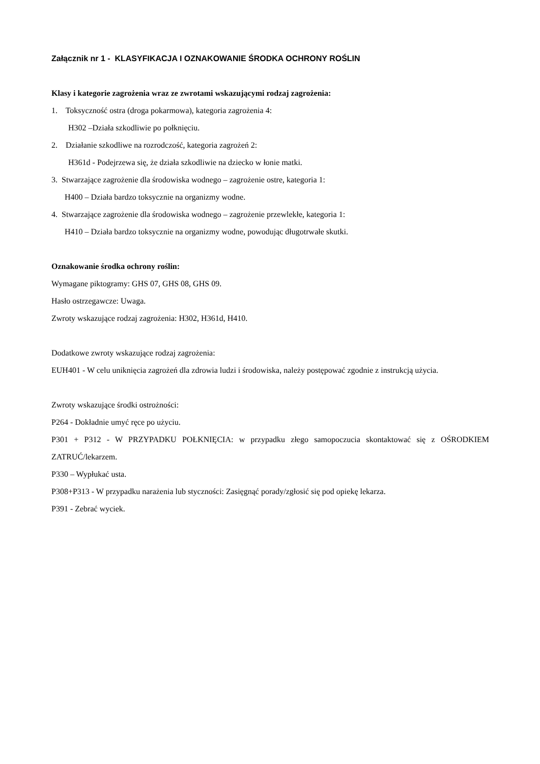Załącznik nr 1 - KLASYFIKACJA I OZNAKOWANIE ŚRODKA OCHRONY ROŚLIN
Klasy i kategorie zagrożenia wraz ze zwrotami wskazującymi rodzaj zagrożenia:
1. Toksyczność ostra (droga pokarmowa), kategoria zagrożenia 4:
H302 –Działa szkodliwie po połknięciu.
2. Działanie szkodliwe na rozrodczość, kategoria zagrożeń 2:
H361d - Podejrzewa się, że działa szkodliwie na dziecko w łonie matki.
3. Stwarzające zagrożenie dla środowiska wodnego – zagrożenie ostre, kategoria 1:
H400 – Działa bardzo toksycznie na organizmy wodne.
4. Stwarzające zagrożenie dla środowiska wodnego – zagrożenie przewlekłe, kategoria 1:
H410 – Działa bardzo toksycznie na organizmy wodne, powodując długotrwałe skutki.
Oznakowanie środka ochrony roślin:
Wymagane piktogramy: GHS 07, GHS 08, GHS 09.
Hasło ostrzegawcze: Uwaga.
Zwroty wskazujące rodzaj zagrożenia: H302, H361d, H410.
Dodatkowe zwroty wskazujące rodzaj zagrożenia:
EUH401 - W celu uniknięcia zagrożeń dla zdrowia ludzi i środowiska, należy postępować zgodnie z instrukcją użycia.
Zwroty wskazujące środki ostrożności:
P264 - Dokładnie umyć ręce po użyciu.
P301 + P312 - W PRZYPADKU POŁKNIĘCIA: w przypadku złego samopoczucia skontaktować się z OŚRODKIEM ZATRUĆ/lekarzem.
P330 – Wypłukać usta.
P308+P313 - W przypadku narażenia lub styczności: Zasięgnąć porady/zgłosić się pod opiekę lekarza.
P391 - Zebrać wyciek.